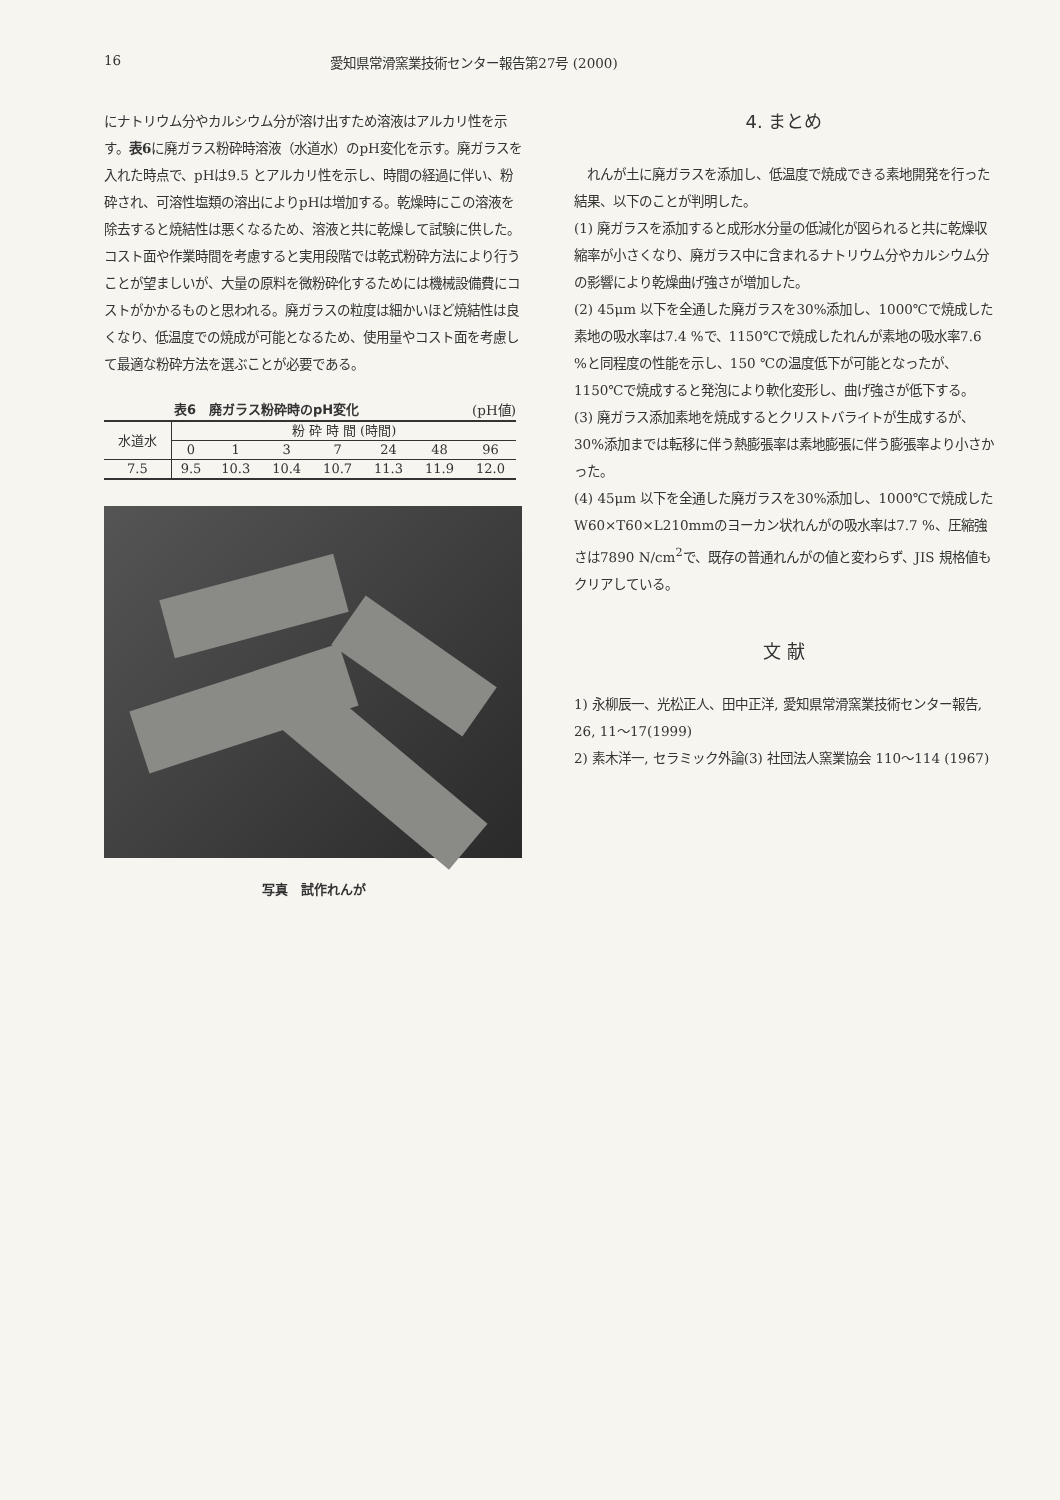16 愛知県常滑窯業技術センター報告第27号 (2000)
にナトリウム分やカルシウム分が溶け出すため溶液はアルカリ性を示す。表6に廃ガラス粉砕時溶液（水道水）のpH変化を示す。廃ガラスを入れた時点で、pHは9.5 とアルカリ性を示し、時間の経過に伴い、粉砕され、可溶性塩類の溶出によりpHは増加する。乾燥時にこの溶液を除去すると焼結性は悪くなるため、溶液と共に乾燥して試験に供した。コスト面や作業時間を考慮すると実用段階では乾式粉砕方法により行うことが望ましいが、大量の原料を微粉砕化するためには機械設備費にコストがかかるものと思われる。廃ガラスの粒度は細かいほど焼結性は良くなり、低温度での焼成が可能となるため、使用量やコスト面を考慮して最適な粉砕方法を選ぶことが必要である。
表6　廃ガラス粉砕時のpH変化 (pH値)
| 水道水 | 粉 砕 時 間 (時間) | | | | | | |
| --- | --- | --- | --- | --- | --- | --- | --- |
| | 0 | 1 | 3 | 7 | 24 | 48 | 96 |
| 7.5 | 9.5 | 10.3 | 10.4 | 10.7 | 11.3 | 11.9 | 12.0 |
写真　試作れんが
4. まとめ
　れんが土に廃ガラスを添加し、低温度で焼成できる素地開発を行った結果、以下のことが判明した。
(1) 廃ガラスを添加すると成形水分量の低減化が図られると共に乾燥収縮率が小さくなり、廃ガラス中に含まれるナトリウム分やカルシウム分の影響により乾燥曲げ強さが増加した。
(2) 45μm 以下を全通した廃ガラスを30%添加し、1000℃で焼成した素地の吸水率は7.4 %で、1150℃で焼成したれんが素地の吸水率7.6 %と同程度の性能を示し、150 ℃の温度低下が可能となったが、1150℃で焼成すると発泡により軟化変形し、曲げ強さが低下する。
(3) 廃ガラス添加素地を焼成するとクリストバライトが生成するが、30%添加までは転移に伴う熱膨張率は素地膨張に伴う膨張率より小さかった。
(4) 45μm 以下を全通した廃ガラスを30%添加し、1000℃で焼成した W60×T60×L210mmのヨーカン状れんがの吸水率は7.7 %、圧縮強さは7890 N/cm<sup>2</sup>で、既存の普通れんがの値と変わらず、JIS 規格値もクリアしている。
文 献
1) 永柳辰一、光松正人、田中正洋, 愛知県常滑窯業技術センター報告, 26, 11〜17(1999)
2) 素木洋一, セラミック外論(3) 社団法人窯業協会 110〜114 (1967)